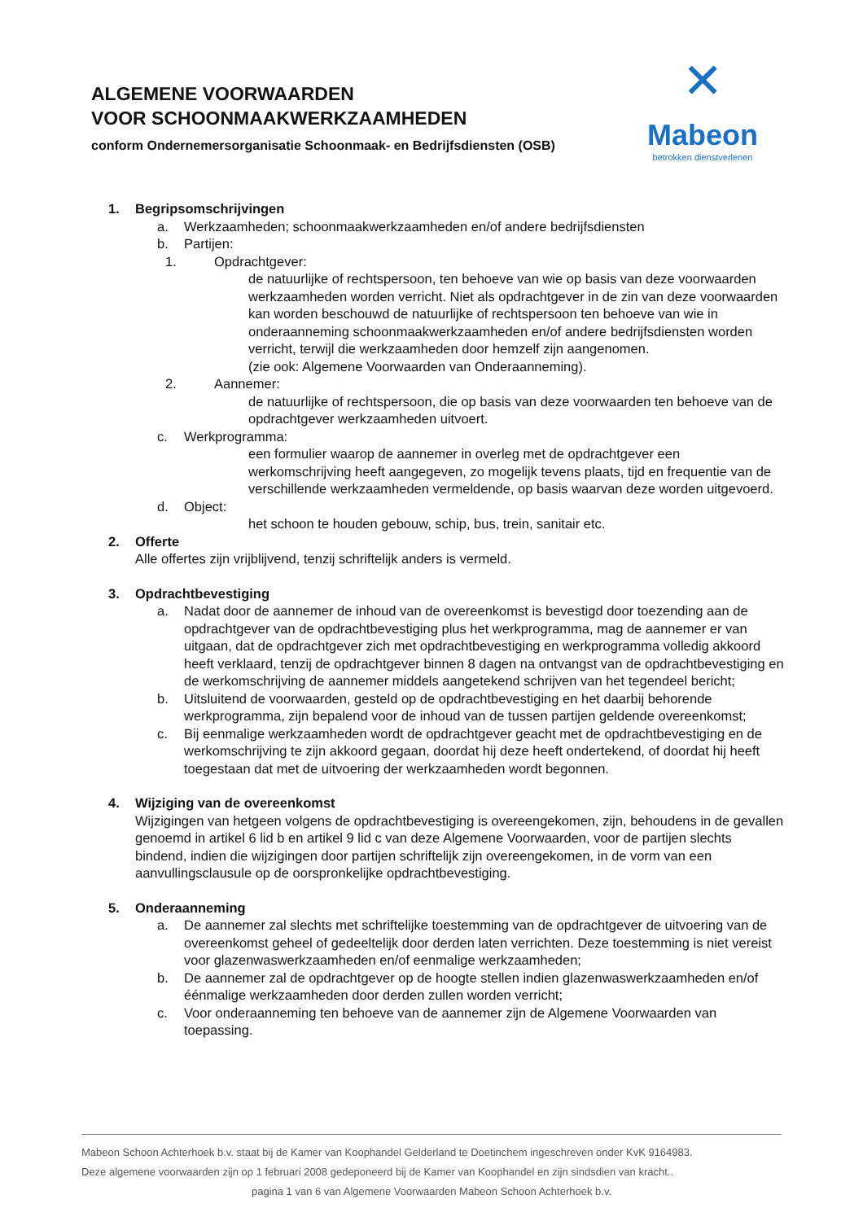ALGEMENE VOORWAARDEN
VOOR SCHOONMAAKWERKZAAMHEDEN
conform Ondernemersorganisatie Schoonmaak- en Bedrijfsdiensten (OSB)
✕
Mabeon
betrokken dienstverlenen
1. Begripsomschrijvingen
a. Werkzaamheden; schoonmaakwerkzaamheden en/of andere bedrijfsdiensten
b. Partijen:
1. Opdrachtgever:
de natuurlijke of rechtspersoon, ten behoeve van wie op basis van deze voorwaarden werkzaamheden worden verricht. Niet als opdrachtgever in de zin van deze voorwaarden kan worden beschouwd de natuurlijke of rechtspersoon ten behoeve van wie in onderaanneming schoonmaakwerkzaamheden en/of andere bedrijfsdiensten worden verricht, terwijl die werkzaamheden door hemzelf zijn aangenomen.
(zie ook: Algemene Voorwaarden van Onderaanneming).
2. Aannemer:
de natuurlijke of rechtspersoon, die op basis van deze voorwaarden ten behoeve van de opdrachtgever werkzaamheden uitvoert.
c. Werkprogramma:
een formulier waarop de aannemer in overleg met de opdrachtgever een werkomschrijving heeft aangegeven, zo mogelijk tevens plaats, tijd en frequentie van de verschillende werkzaamheden vermeldende, op basis waarvan deze worden uitgevoerd.
d. Object:
het schoon te houden gebouw, schip, bus, trein, sanitair etc.
2. Offerte
Alle offertes zijn vrijblijvend, tenzij schriftelijk anders is vermeld.
3. Opdrachtbevestiging
a. Nadat door de aannemer de inhoud van de overeenkomst is bevestigd door toezending aan de opdrachtgever van de opdrachtbevestiging plus het werkprogramma, mag de aannemer er van uitgaan, dat de opdrachtgever zich met opdrachtbevestiging en werkprogramma volledig akkoord heeft verklaard, tenzij de opdrachtgever binnen 8 dagen na ontvangst van de opdrachtbevestiging en de werkomschrijving de aannemer middels aangetekend schrijven van het tegendeel bericht;
b. Uitsluitend de voorwaarden, gesteld op de opdrachtbevestiging en het daarbij behorende werkprogramma, zijn bepalend voor de inhoud van de tussen partijen geldende overeenkomst;
c. Bij eenmalige werkzaamheden wordt de opdrachtgever geacht met de opdrachtbevestiging en de werkomschrijving te zijn akkoord gegaan, doordat hij deze heeft ondertekend, of doordat hij heeft toegestaan dat met de uitvoering der werkzaamheden wordt begonnen.
4. Wijziging van de overeenkomst
Wijzigingen van hetgeen volgens de opdrachtbevestiging is overeengekomen, zijn, behoudens in de gevallen genoemd in artikel 6 lid b en artikel 9 lid c van deze Algemene Voorwaarden, voor de partijen slechts bindend, indien die wijzigingen door partijen schriftelijk zijn overeengekomen, in de vorm van een aanvullingsclausule op de oorspronkelijke opdrachtbevestiging.
5. Onderaanneming
a. De aannemer zal slechts met schriftelijke toestemming van de opdrachtgever de uitvoering van de overeenkomst geheel of gedeeltelijk door derden laten verrichten. Deze toestemming is niet vereist voor glazenwaswerkzaamheden en/of eenmalige werkzaamheden;
b. De aannemer zal de opdrachtgever op de hoogte stellen indien glazenwaswerkzaamheden en/of éénmalige werkzaamheden door derden zullen worden verricht;
c. Voor onderaanneming ten behoeve van de aannemer zijn de Algemene Voorwaarden van toepassing.
Mabeon Schoon Achterhoek b.v. staat bij de Kamer van Koophandel Gelderland te Doetinchem ingeschreven onder KvK 9164983.
Deze algemene voorwaarden zijn op 1 februari 2008 gedeponeerd bij de Kamer van Koophandel en zijn sindsdien van kracht..
pagina 1 van 6 van Algemene Voorwaarden Mabeon Schoon Achterhoek b.v.